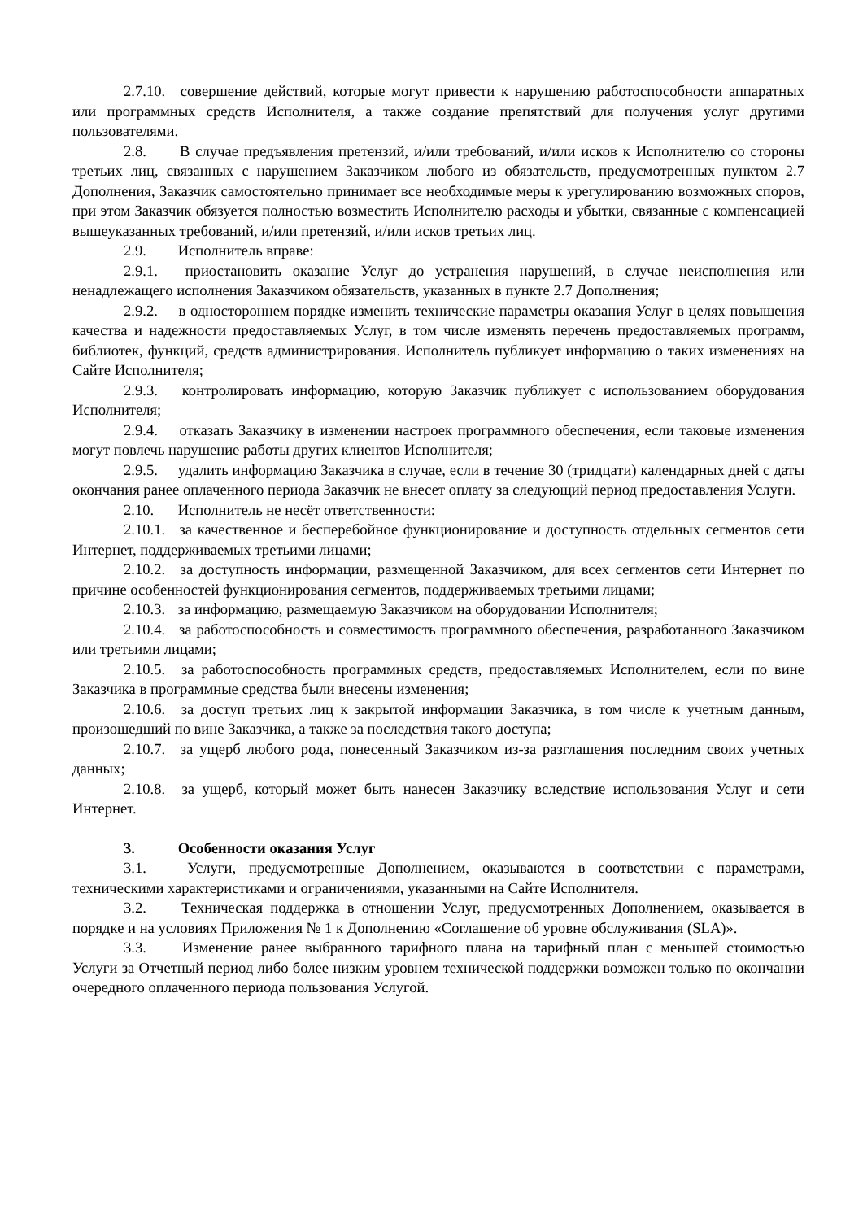2.7.10. совершение действий, которые могут привести к нарушению работоспособности аппаратных или программных средств Исполнителя, а также создание препятствий для получения услуг другими пользователями.
2.8. В случае предъявления претензий, и/или требований, и/или исков к Исполнителю со стороны третьих лиц, связанных с нарушением Заказчиком любого из обязательств, предусмотренных пунктом 2.7 Дополнения, Заказчик самостоятельно принимает все необходимые меры к урегулированию возможных споров, при этом Заказчик обязуется полностью возместить Исполнителю расходы и убытки, связанные с компенсацией вышеуказанных требований, и/или претензий, и/или исков третьих лиц.
2.9. Исполнитель вправе:
2.9.1. приостановить оказание Услуг до устранения нарушений, в случае неисполнения или ненадлежащего исполнения Заказчиком обязательств, указанных в пункте 2.7 Дополнения;
2.9.2. в одностороннем порядке изменить технические параметры оказания Услуг в целях повышения качества и надежности предоставляемых Услуг, в том числе изменять перечень предоставляемых программ, библиотек, функций, средств администрирования. Исполнитель публикует информацию о таких изменениях на Сайте Исполнителя;
2.9.3. контролировать информацию, которую Заказчик публикует с использованием оборудования Исполнителя;
2.9.4. отказать Заказчику в изменении настроек программного обеспечения, если таковые изменения могут повлечь нарушение работы других клиентов Исполнителя;
2.9.5. удалить информацию Заказчика в случае, если в течение 30 (тридцати) календарных дней с даты окончания ранее оплаченного периода Заказчик не внесет оплату за следующий период предоставления Услуги.
2.10. Исполнитель не несёт ответственности:
2.10.1. за качественное и бесперебойное функционирование и доступность отдельных сегментов сети Интернет, поддерживаемых третьими лицами;
2.10.2. за доступность информации, размещенной Заказчиком, для всех сегментов сети Интернет по причине особенностей функционирования сегментов, поддерживаемых третьими лицами;
2.10.3. за информацию, размещаемую Заказчиком на оборудовании Исполнителя;
2.10.4. за работоспособность и совместимость программного обеспечения, разработанного Заказчиком или третьими лицами;
2.10.5. за работоспособность программных средств, предоставляемых Исполнителем, если по вине Заказчика в программные средства были внесены изменения;
2.10.6. за доступ третьих лиц к закрытой информации Заказчика, в том числе к учетным данным, произошедший по вине Заказчика, а также за последствия такого доступа;
2.10.7. за ущерб любого рода, понесенный Заказчиком из-за разглашения последним своих учетных данных;
2.10.8. за ущерб, который может быть нанесен Заказчику вследствие использования Услуг и сети Интернет.
3. Особенности оказания Услуг
3.1. Услуги, предусмотренные Дополнением, оказываются в соответствии с параметрами, техническими характеристиками и ограничениями, указанными на Сайте Исполнителя.
3.2. Техническая поддержка в отношении Услуг, предусмотренных Дополнением, оказывается в порядке и на условиях Приложения № 1 к Дополнению «Соглашение об уровне обслуживания (SLA)».
3.3. Изменение ранее выбранного тарифного плана на тарифный план с меньшей стоимостью Услуги за Отчетный период либо более низким уровнем технической поддержки возможен только по окончании очередного оплаченного периода пользования Услугой.